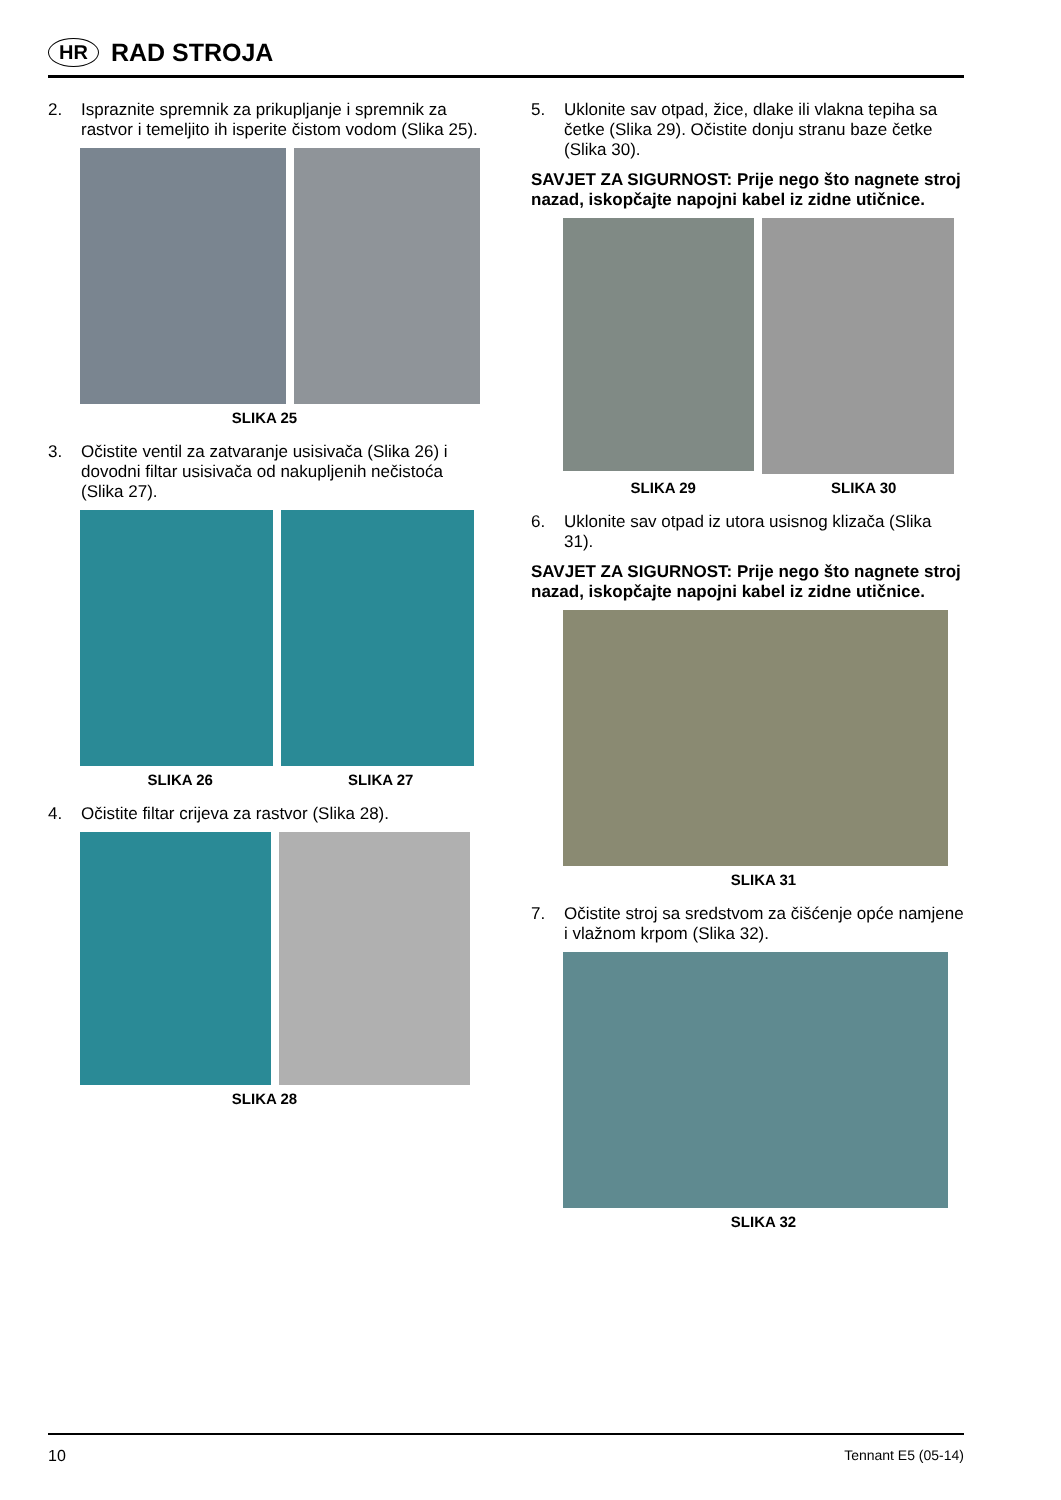HR RAD STROJA
2. Ispraznite spremnik za prikupljanje i spremnik za rastvor i temeljito ih isperite čistom vodom (Slika 25).
SLIKA 25
3. Očistite ventil za zatvaranje usisivača (Slika 26) i dovodni filtar usisivača od nakupljenih nečistoća (Slika 27).
SLIKA 26 SLIKA 27
4. Očistite filtar crijeva za rastvor (Slika 28).
SLIKA 28
5. Uklonite sav otpad, žice, dlake ili vlakna tepiha sa četke (Slika 29). Očistite donju stranu baze četke (Slika 30).
SAVJET ZA SIGURNOST: Prije nego što nagnete stroj nazad, iskopčajte napojni kabel iz zidne utičnice.
SLIKA 29 SLIKA 30
6. Uklonite sav otpad iz utora usisnog klizača (Slika 31).
SAVJET ZA SIGURNOST: Prije nego što nagnete stroj nazad, iskopčajte napojni kabel iz zidne utičnice.
SLIKA 31
7. Očistite stroj sa sredstvom za čišćenje opće namjene i vlažnom krpom (Slika 32).
SLIKA 32
10 Tennant E5 (05-14)